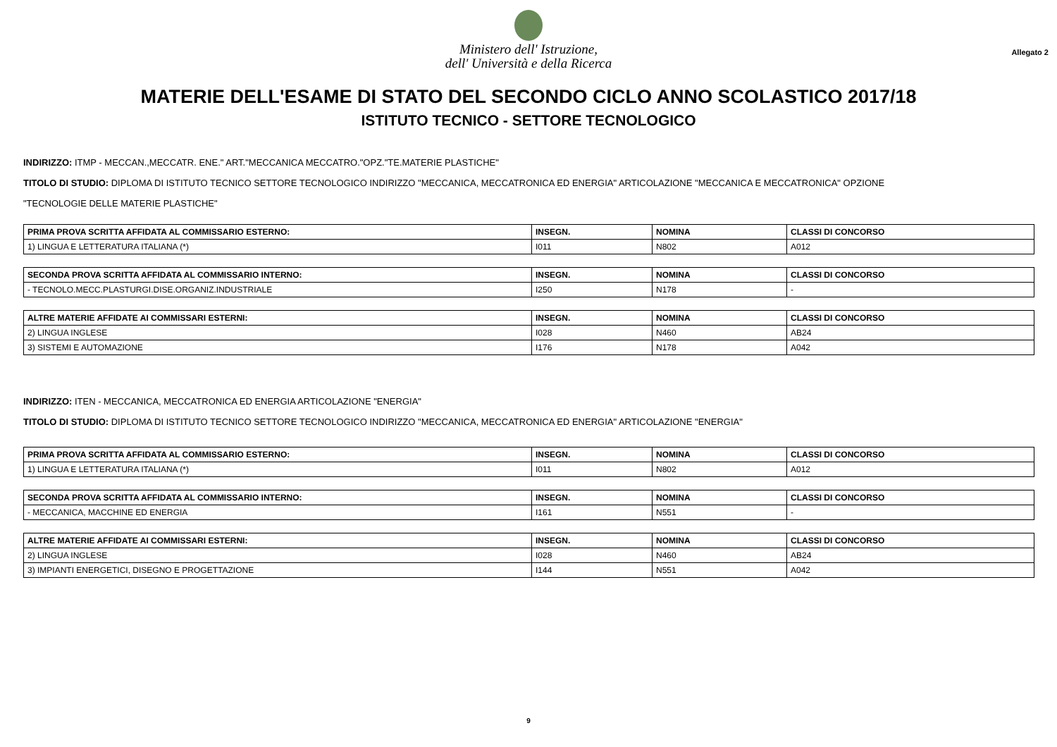Ministero dell' Istruzione,
dell' Università e della Ricerca
Allegato 2
MATERIE DELL'ESAME DI STATO DEL SECONDO CICLO ANNO SCOLASTICO 2017/18
ISTITUTO TECNICO - SETTORE TECNOLOGICO
INDIRIZZO: ITMP - MECCAN.,MECCATR. ENE." ART."MECCANICA MECCATRO."OPZ."TE.MATERIE PLASTICHE"
TITOLO DI STUDIO: DIPLOMA DI ISTITUTO TECNICO SETTORE TECNOLOGICO INDIRIZZO "MECCANICA, MECCATRONICA ED ENERGIA" ARTICOLAZIONE "MECCANICA E MECCATRONICA" OPZIONE
"TECNOLOGIE DELLE MATERIE PLASTICHE"
| PRIMA PROVA SCRITTA AFFIDATA AL COMMISSARIO ESTERNO: | INSEGN. | NOMINA | CLASSI DI CONCORSO |
| --- | --- | --- | --- |
| 1) LINGUA E LETTERATURA ITALIANA (*) | I011 | N802 | A012 |
| SECONDA PROVA SCRITTA AFFIDATA AL COMMISSARIO INTERNO: | INSEGN. | NOMINA | CLASSI DI CONCORSO |
| --- | --- | --- | --- |
| - TECNOLO.MECC.PLASTURGI.DISE.ORGANIZ.INDUSTRIALE | I250 | N178 | - |
| ALTRE MATERIE AFFIDATE AI COMMISSARI ESTERNI: | INSEGN. | NOMINA | CLASSI DI CONCORSO |
| --- | --- | --- | --- |
| 2) LINGUA INGLESE | I028 | N460 | AB24 |
| 3) SISTEMI E AUTOMAZIONE | I176 | N178 | A042 |
INDIRIZZO: ITEN - MECCANICA, MECCATRONICA ED ENERGIA ARTICOLAZIONE "ENERGIA"
TITOLO DI STUDIO: DIPLOMA DI ISTITUTO TECNICO SETTORE TECNOLOGICO INDIRIZZO "MECCANICA, MECCATRONICA ED ENERGIA" ARTICOLAZIONE "ENERGIA"
| PRIMA PROVA SCRITTA AFFIDATA AL COMMISSARIO ESTERNO: | INSEGN. | NOMINA | CLASSI DI CONCORSO |
| --- | --- | --- | --- |
| 1) LINGUA E LETTERATURA ITALIANA (*) | I011 | N802 | A012 |
| SECONDA PROVA SCRITTA AFFIDATA AL COMMISSARIO INTERNO: | INSEGN. | NOMINA | CLASSI DI CONCORSO |
| --- | --- | --- | --- |
| - MECCANICA, MACCHINE ED ENERGIA | I161 | N551 | - |
| ALTRE MATERIE AFFIDATE AI COMMISSARI ESTERNI: | INSEGN. | NOMINA | CLASSI DI CONCORSO |
| --- | --- | --- | --- |
| 2) LINGUA INGLESE | I028 | N460 | AB24 |
| 3) IMPIANTI ENERGETICI, DISEGNO E PROGETTAZIONE | I144 | N551 | A042 |
9